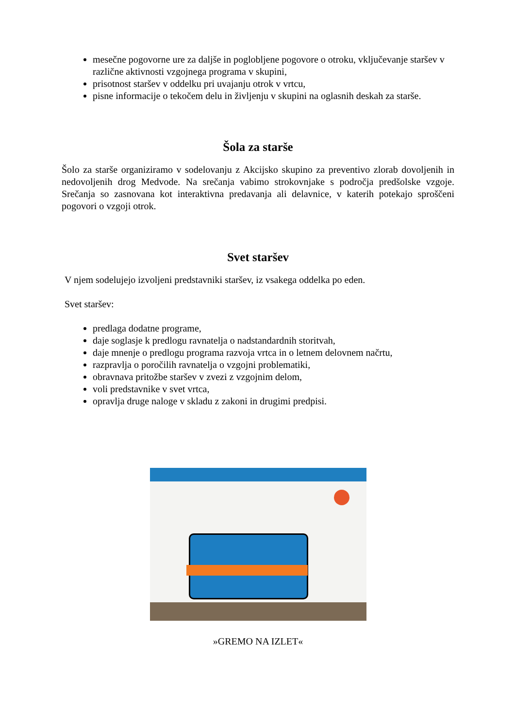mesečne pogovorne ure za daljše in poglobljene pogovore o otroku, vključevanje staršev v različne aktivnosti vzgojnega programa v skupini,
prisotnost staršev v oddelku pri uvajanju otrok v vrtcu,
pisne informacije o tekočem delu in življenju v skupini na oglasnih deskah za starše.
Šola za starše
Šolo za starše organiziramo v sodelovanju z Akcijsko skupino za preventivo zlorab dovoljenih in nedovoljenih drog Medvode. Na srečanja vabimo strokovnjake s področja predšolske vzgoje. Srečanja so zasnovana kot interaktivna predavanja ali delavnice, v katerih potekajo sproščeni pogovori o vzgoji otrok.
Svet staršev
V njem sodelujejo izvoljeni predstavniki staršev, iz vsakega oddelka po eden.
Svet staršev:
predlaga dodatne programe,
daje soglasje k predlogu ravnatelja o nadstandardnih storitvah,
daje mnenje o predlogu programa razvoja vrtca in o letnem delovnem načrtu,
razpravlja o poročilih ravnatelja o vzgojni problematiki,
obravnava pritožbe staršev v zvezi z vzgojnim delom,
voli predstavnike v svet vrtca,
opravlja druge naloge v skladu z zakoni in drugimi predpisi.
»GREMO NA IZLET«